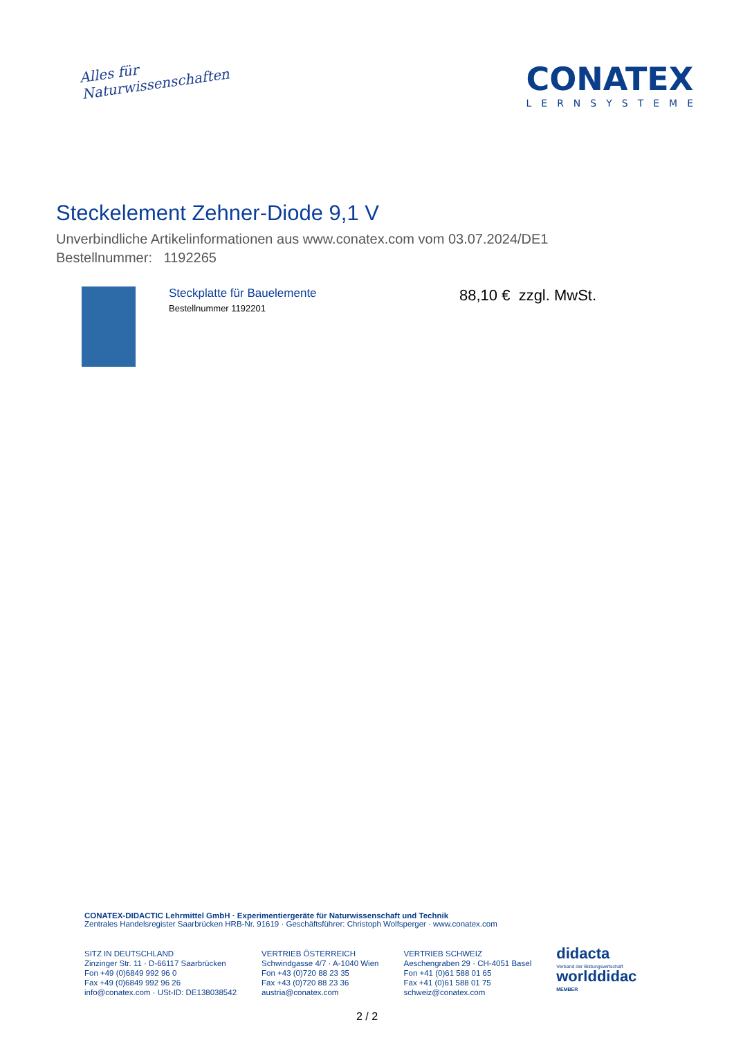Alles für
Naturwissenschaften
CONATEX
LERNSYSTEME
Steckelement Zehner-Diode 9,1 V
Unverbindliche Artikelinformationen aus www.conatex.com vom 03.07.2024/DE1
Bestellnummer: 1192265
Steckplatte für Bauelemente
Bestellnummer 1192201
88,10 € zzgl. MwSt.
CONATEX-DIDACTIC Lehrmittel GmbH · Experimentiergeräte für Naturwissenschaft und Technik
Zentrales Handelsregister Saarbrücken HRB-Nr. 91619 · Geschäftsführer: Christoph Wolfsperger · www.conatex.com
SITZ IN DEUTSCHLAND
Zinzinger Str. 11 · D-66117 Saarbrücken
Fon +49 (0)6849 992 96 0
Fax +49 (0)6849 992 96 26
info@conatex.com · USt-ID: DE138038542
VERTRIEB ÖSTERREICH
Schwindgasse 4/7 · A-1040 Wien
Fon +43 (0)720 88 23 35
Fax +43 (0)720 88 23 36
austria@conatex.com
VERTRIEB SCHWEIZ
Aeschengraben 29 · CH-4051 Basel
Fon +41 (0)61 588 01 65
Fax +41 (0)61 588 01 75
schweiz@conatex.com
didacta
Verband der Bildungswirtschaft
worlddidac
MEMBER
2 / 2